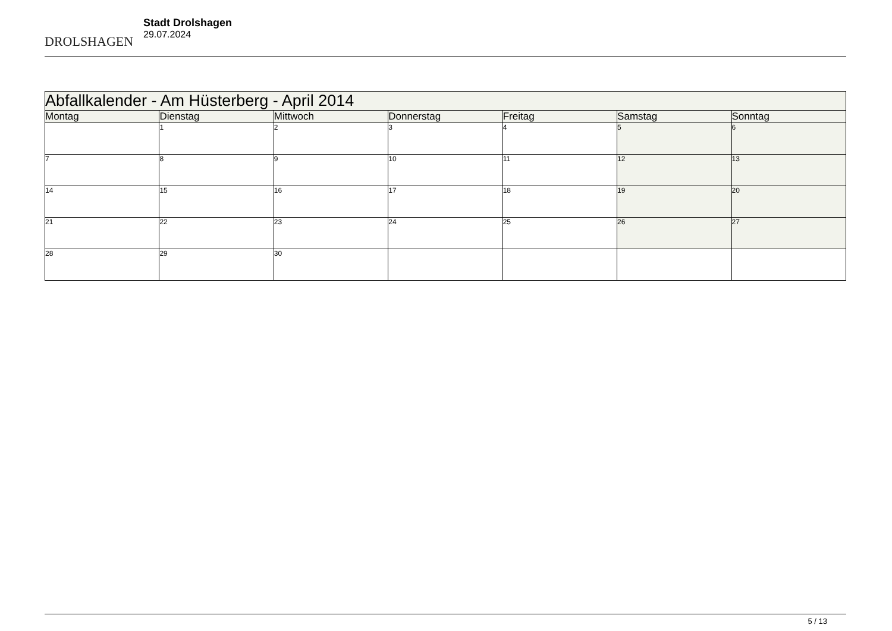DROLSHAGEN
Stadt Drolshagen
29.07.2024
| Abfallkalender - Am Hüsterberg - April 2014 | | | | | | |
| --- | --- | --- | --- | --- | --- | --- |
| Montag | Dienstag | Mittwoch | Donnerstag | Freitag | Samstag | Sonntag |
| | 1 | 2 | 3 | 4 | 5 | 6 |
| 7 | 8 | 9 | 10 | 11 | 12 | 13 |
| 14 | 15 | 16 | 17 | 18 | 19 | 20 |
| 21 | 22 | 23 | 24 | 25 | 26 | 27 |
| 28 | 29 | 30 | | | | |
5 / 13